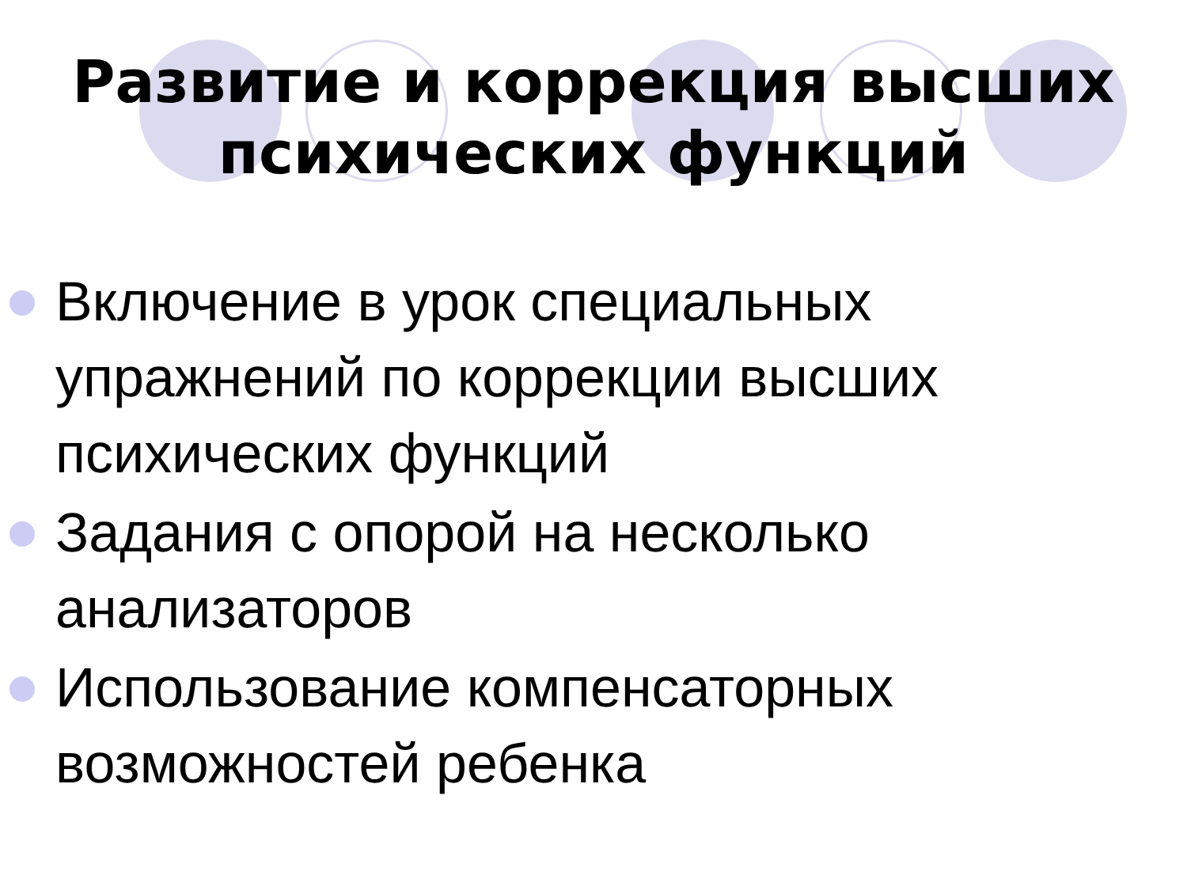Развитие и коррекция высших
психических функций
Включение в урок специальных упражнений по коррекции высших психических функций
Задания с опорой на несколько анализаторов
Использование компенсаторных возможностей ребенка